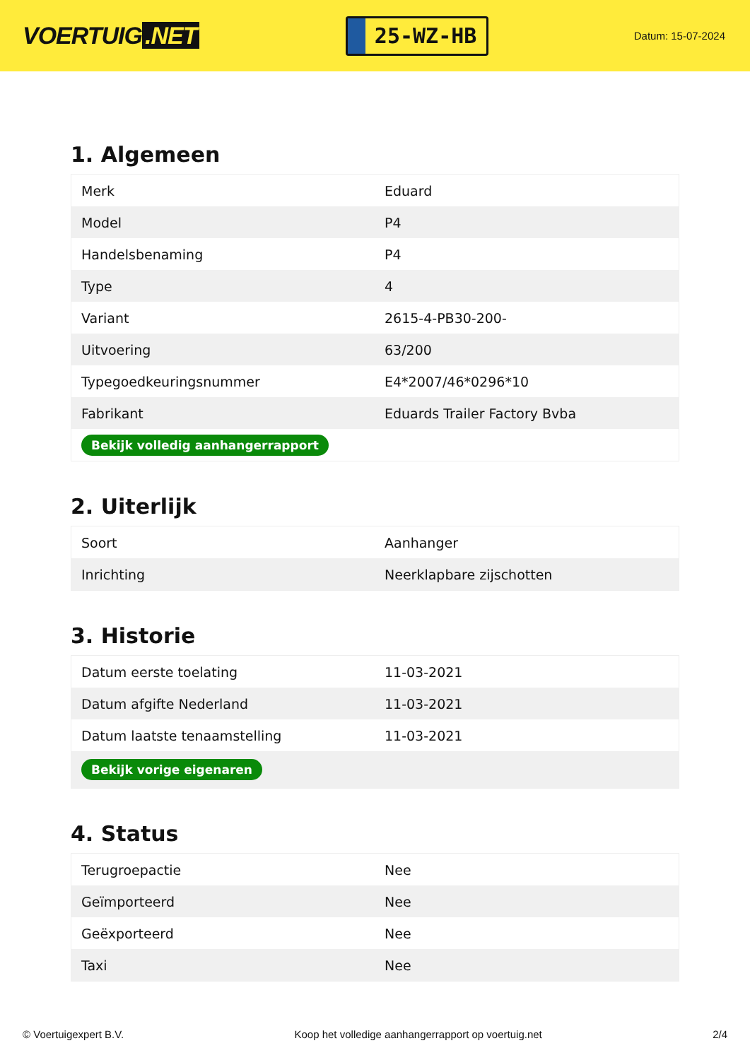VOERTUIG.NET
25-WZ-HB
Datum: 15-07-2024
1. Algemeen
| Merk | Eduard |
| Model | P4 |
| Handelsbenaming | P4 |
| Type | 4 |
| Variant | 2615-4-PB30-200- |
| Uitvoering | 63/200 |
| Typegoedkeuringsnummer | E4*2007/46*0296*10 |
| Fabrikant | Eduards Trailer Factory Bvba |
| Bekijk volledig aanhangerrapport | |
2. Uiterlijk
| Soort | Aanhanger |
| Inrichting | Neerklapbare zijschotten |
3. Historie
| Datum eerste toelating | 11-03-2021 |
| Datum afgifte Nederland | 11-03-2021 |
| Datum laatste tenaamstelling | 11-03-2021 |
| Bekijk vorige eigenaren | |
4. Status
| Terugroepactie | Nee |
| Geïmporteerd | Nee |
| Geëxporteerd | Nee |
| Taxi | Nee |
© Voertuigexpert B.V. Koop het volledige aanhangerrapport op voertuig.net 2/4